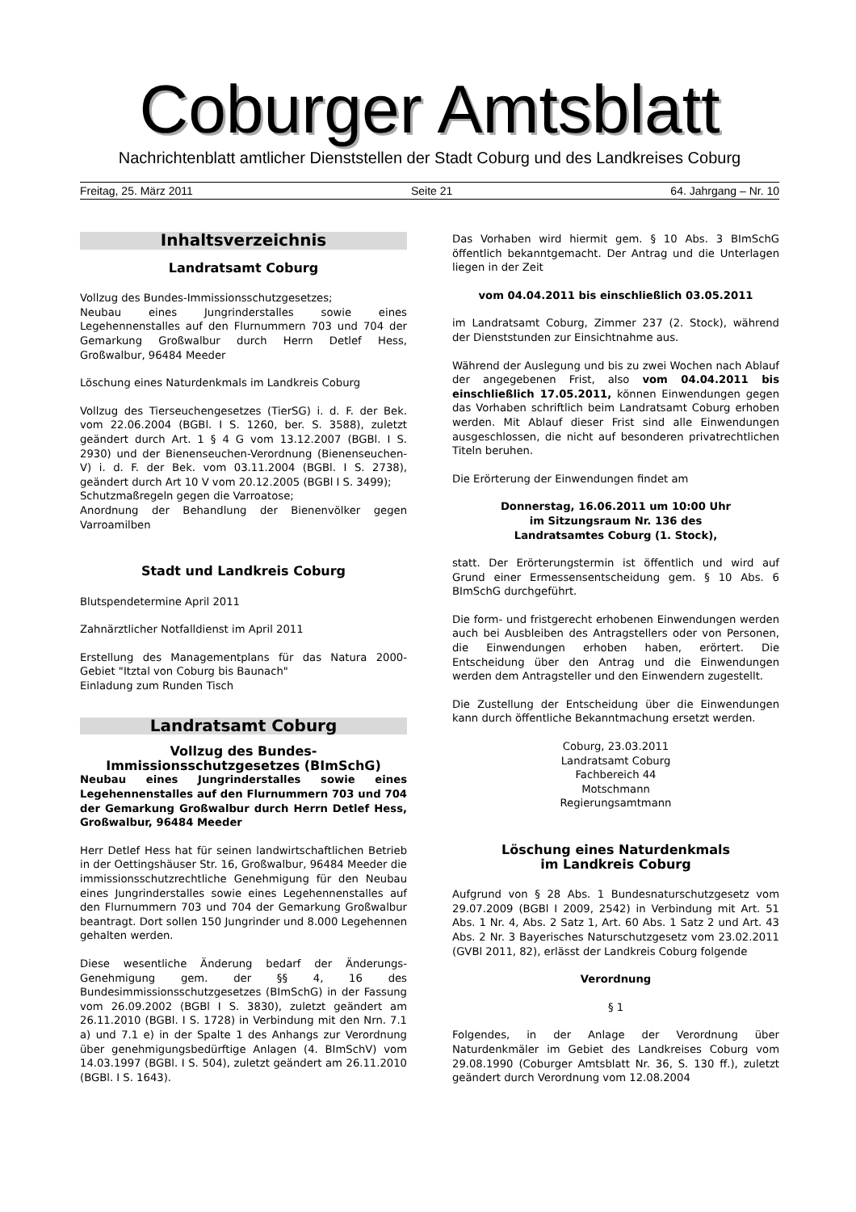Coburger Amtsblatt
Nachrichtenblatt amtlicher Dienststellen der Stadt Coburg und des Landkreises Coburg
Freitag, 25. März 2011 Seite 21 64. Jahrgang – Nr. 10
Inhaltsverzeichnis
Landratsamt Coburg
Vollzug des Bundes-Immissionsschutzgesetzes;
Neubau eines Jungrinderstalles sowie eines Legehennenstalles auf den Flurnummern 703 und 704 der Gemarkung Großwalbur durch Herrn Detlef Hess, Großwalbur, 96484 Meeder
Löschung eines Naturdenkmals im Landkreis Coburg
Vollzug des Tierseuchengesetzes (TierSG) i. d. F. der Bek. vom 22.06.2004 (BGBl. I S. 1260, ber. S. 3588), zuletzt geändert durch Art. 1 § 4 G vom 13.12.2007 (BGBl. I S. 2930) und der Bienenseuchen-Verordnung (Bienenseuchen-V) i. d. F. der Bek. vom 03.11.2004 (BGBl. I S. 2738), geändert durch Art 10 V vom 20.12.2005 (BGBl I S. 3499);
Schutzmaßregeln gegen die Varroatose;
Anordnung der Behandlung der Bienenvölker gegen Varroamilben
Stadt und Landkreis Coburg
Blutspendetermine April 2011
Zahnärztlicher Notfalldienst im April 2011
Erstellung des Managementplans für das Natura 2000-Gebiet "Itztal von Coburg bis Baunach"
Einladung zum Runden Tisch
Landratsamt Coburg
Vollzug des Bundes-
Immissionsschutzgesetzes (BImSchG)
Neubau eines Jungrinderstalles sowie eines Legehennenstalles auf den Flurnummern 703 und 704 der Gemarkung Großwalbur durch Herrn Detlef Hess, Großwalbur, 96484 Meeder
Herr Detlef Hess hat für seinen landwirtschaftlichen Betrieb in der Oettingshäuser Str. 16, Großwalbur, 96484 Meeder die immissionsschutzrechtliche Genehmigung für den Neubau eines Jungrinderstalles sowie eines Legehennenstalles auf den Flurnummern 703 und 704 der Gemarkung Großwalbur beantragt. Dort sollen 150 Jungrinder und 8.000 Legehennen gehalten werden.
Diese wesentliche Änderung bedarf der Änderungs-Genehmigung gem. der §§ 4, 16 des Bundesimmissionsschutzgesetzes (BImSchG) in der Fassung vom 26.09.2002 (BGBl I S. 3830), zuletzt geändert am 26.11.2010 (BGBl. I S. 1728) in Verbindung mit den Nrn. 7.1 a) und 7.1 e) in der Spalte 1 des Anhangs zur Verordnung über genehmigungsbedürftige Anlagen (4. BImSchV) vom 14.03.1997 (BGBl. I S. 504), zuletzt geändert am 26.11.2010 (BGBl. I S. 1643).
Das Vorhaben wird hiermit gem. § 10 Abs. 3 BImSchG öffentlich bekanntgemacht. Der Antrag und die Unterlagen liegen in der Zeit
vom 04.04.2011 bis einschließlich 03.05.2011
im Landratsamt Coburg, Zimmer 237 (2. Stock), während der Dienststunden zur Einsichtnahme aus.
Während der Auslegung und bis zu zwei Wochen nach Ablauf der angegebenen Frist, also vom 04.04.2011 bis einschließlich 17.05.2011, können Einwendungen gegen das Vorhaben schriftlich beim Landratsamt Coburg erhoben werden. Mit Ablauf dieser Frist sind alle Einwendungen ausgeschlossen, die nicht auf besonderen privatrechtlichen Titeln beruhen.
Die Erörterung der Einwendungen findet am
Donnerstag, 16.06.2011 um 10:00 Uhr
im Sitzungsraum Nr. 136 des
Landratsamtes Coburg (1. Stock),
statt. Der Erörterungstermin ist öffentlich und wird auf Grund einer Ermessensentscheidung gem. § 10 Abs. 6 BImSchG durchgeführt.
Die form- und fristgerecht erhobenen Einwendungen werden auch bei Ausbleiben des Antragstellers oder von Personen, die Einwendungen erhoben haben, erörtert. Die Entscheidung über den Antrag und die Einwendungen werden dem Antragsteller und den Einwendern zugestellt.
Die Zustellung der Entscheidung über die Einwendungen kann durch öffentliche Bekanntmachung ersetzt werden.
Coburg, 23.03.2011
Landratsamt Coburg
Fachbereich 44
Motschmann
Regierungsamtmann
Löschung eines Naturdenkmals
im Landkreis Coburg
Aufgrund von § 28 Abs. 1 Bundesnaturschutzgesetz vom 29.07.2009 (BGBl I 2009, 2542) in Verbindung mit Art. 51 Abs. 1 Nr. 4, Abs. 2 Satz 1, Art. 60 Abs. 1 Satz 2 und Art. 43 Abs. 2 Nr. 3 Bayerisches Naturschutzgesetz vom 23.02.2011 (GVBl 2011, 82), erlässt der Landkreis Coburg folgende
Verordnung
§ 1
Folgendes, in der Anlage der Verordnung über Naturdenkmäler im Gebiet des Landkreises Coburg vom 29.08.1990 (Coburger Amtsblatt Nr. 36, S. 130 ff.), zuletzt geändert durch Verordnung vom 12.08.2004